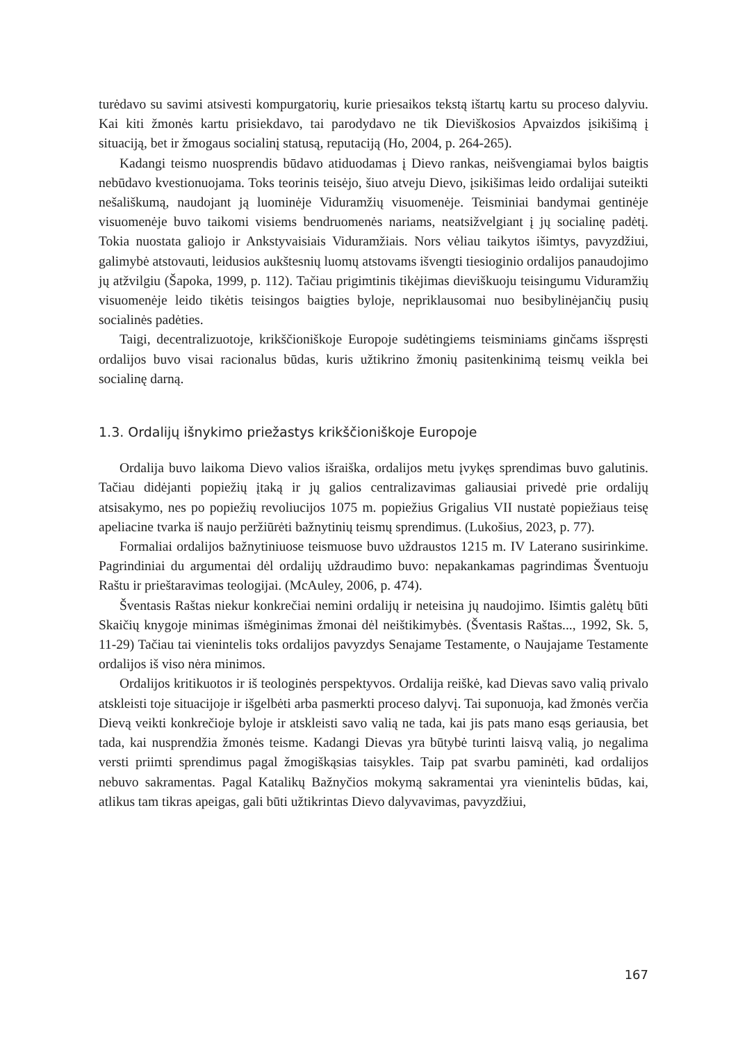turėdavo su savimi atsivesti kompurgatorių, kurie priesaikos tekstą ištartų kartu su proceso dalyviu. Kai kiti žmonės kartu prisiekdavo, tai parodydavo ne tik Dieviškosios Apvaizdos įsikišimą į situaciją, bet ir žmogaus socialinį statusą, reputaciją (Ho, 2004, p. 264-265).
Kadangi teismo nuosprendis būdavo atiduodamas į Dievo rankas, neišvengiamai bylos baigtis nebūdavo kvestionuojama. Toks teorinis teisėjo, šiuo atveju Dievo, įsikišimas leido ordalijai suteikti nešališkumą, naudojant ją luominėje Viduramžių visuomenėje. Teisminiai bandymai gentinėje visuomenėje buvo taikomi visiems bendruomenės nariams, neatsižvelgiant į jų socialinę padėtį. Tokia nuostata galiojo ir Ankstyvaisiais Viduramžiais. Nors vėliau taikytos išimtys, pavyzdžiui, galimybė atstovauti, leidusios aukštesnių luomų atstovams išvengti tiesioginio ordalijos panaudojimo jų atžvilgiu (Šapoka, 1999, p. 112). Tačiau prigimtinis tikėjimas dieviškuoju teisingumu Viduramžių visuomenėje leido tikėtis teisingos baigties byloje, nepriklausomai nuo besibylinėjančių pusių socialinės padėties.
Taigi, decentralizuotoje, krikščioniškoje Europoje sudėtingiems teisminiams ginčams išspręsti ordalijos buvo visai racionalus būdas, kuris užtikrino žmonių pasitenkinimą teismų veikla bei socialinę darną.
1.3. Ordalijų išnykimo priežastys krikščioniškoje Europoje
Ordalija buvo laikoma Dievo valios išraiška, ordalijos metu įvykęs sprendimas buvo galutinis. Tačiau didėjanti popiežių įtaką ir jų galios centralizavimas galiausiai privedė prie ordalijų atsisakymo, nes po popiežių revoliucijos 1075 m. popiežius Grigalius VII nustatė popiežiaus teisę apeliacine tvarka iš naujo peržiūrėti bažnytinių teismų sprendimus. (Lukošius, 2023, p. 77).
Formaliai ordalijos bažnytiniuose teismuose buvo uždraustos 1215 m. IV Laterano susirinkime. Pagrindiniai du argumentai dėl ordalijų uždraudimo buvo: nepakankamas pagrindimas Šventuoju Raštu ir prieštaravimas teologijai. (McAuley, 2006, p. 474).
Šventasis Raštas niekur konkrečiai nemini ordalijų ir neteisina jų naudojimo. Išimtis galėtų būti Skaičių knygoje minimas išmėginimas žmonai dėl neištikimybės. (Šventasis Raštas..., 1992, Sk. 5, 11-29) Tačiau tai vienintelis toks ordalijos pavyzdys Senajame Testamente, o Naujajame Testamente ordalijos iš viso nėra minimos.
Ordalijos kritikuotos ir iš teologinės perspektyvos. Ordalija reiškė, kad Dievas savo valią privalo atskleisti toje situacijoje ir išgelbėti arba pasmerkti proceso dalyvį. Tai suponuoja, kad žmonės verčia Dievą veikti konkrečioje byloje ir atskleisti savo valią ne tada, kai jis pats mano esąs geriausia, bet tada, kai nusprendžia žmonės teisme. Kadangi Dievas yra būtybė turinti laisvą valią, jo negalima versti priimti sprendimus pagal žmogiškąsias taisykles. Taip pat svarbu paminėti, kad ordalijos nebuvo sakramentas. Pagal Katalikų Bažnyčios mokymą sakramentai yra vienintelis būdas, kai, atlikus tam tikras apeigas, gali būti užtikrintas Dievo dalyvavimas, pavyzdžiui,
167